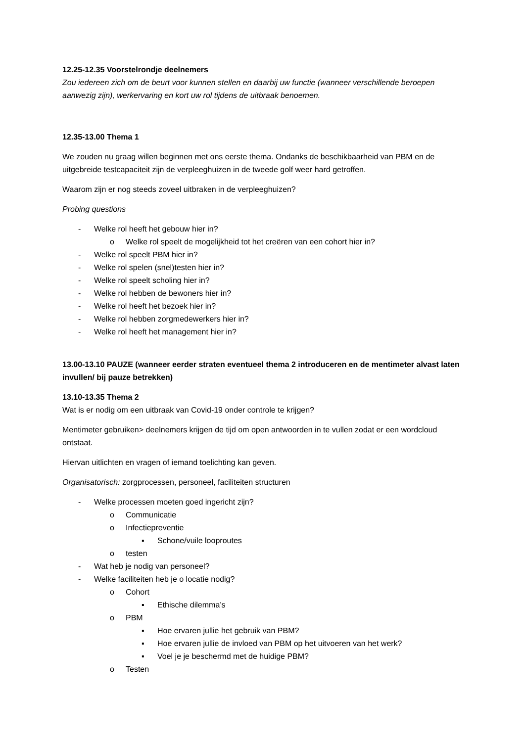12.25-12.35 Voorstelrondje deelnemers
Zou iedereen zich om de beurt voor kunnen stellen en daarbij uw functie (wanneer verschillende beroepen aanwezig zijn), werkervaring en kort uw rol tijdens de uitbraak benoemen.
12.35-13.00 Thema 1
We zouden nu graag willen beginnen met ons eerste thema. Ondanks de beschikbaarheid van PBM en de uitgebreide testcapaciteit zijn de verpleeghuizen in de tweede golf weer hard getroffen.
Waarom zijn er nog steeds zoveel uitbraken in de verpleeghuizen?
Probing questions
- Welke rol heeft het gebouw hier in?
o Welke rol speelt de mogelijkheid tot het creëren van een cohort hier in?
- Welke rol speelt PBM hier in?
- Welke rol spelen (snel)testen hier in?
- Welke rol speelt scholing hier in?
- Welke rol hebben de bewoners hier in?
- Welke rol heeft het bezoek hier in?
- Welke rol hebben zorgmedewerkers hier in?
- Welke rol heeft het management hier in?
13.00-13.10 PAUZE (wanneer eerder straten eventueel thema 2 introduceren en de mentimeter alvast laten invullen/ bij pauze betrekken)
13.10-13.35 Thema 2
Wat is er nodig om een uitbraak van Covid-19 onder controle te krijgen?
Mentimeter gebruiken> deelnemers krijgen de tijd om open antwoorden in te vullen zodat er een wordcloud ontstaat.
Hiervan uitlichten en vragen of iemand toelichting kan geven.
Organisatorisch: zorgprocessen, personeel, faciliteiten structuren
- Welke processen moeten goed ingericht zijn?
o Communicatie
o Infectiepreventie
▪ Schone/vuile looproutes
o testen
- Wat heb je nodig van personeel?
- Welke faciliteiten heb je o locatie nodig?
o Cohort
▪ Ethische dilemma’s
o PBM
▪ Hoe ervaren jullie het gebruik van PBM?
▪ Hoe ervaren jullie de invloed van PBM op het uitvoeren van het werk?
▪ Voel je je beschermd met de huidige PBM?
o Testen